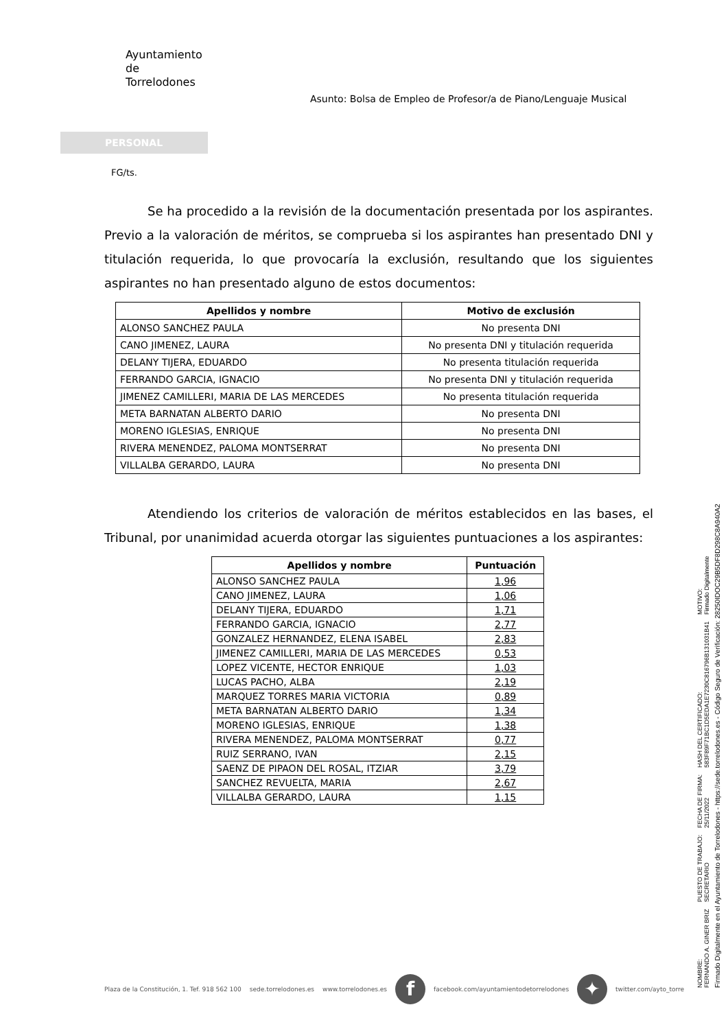Ayuntamiento
de
Torrelodones
Asunto: Bolsa de Empleo de Profesor/a de Piano/Lenguaje Musical
PERSONAL
FG/ts.
Se ha procedido a la revisión de la documentación presentada por los aspirantes. Previo a la valoración de méritos, se comprueba si los aspirantes han presentado DNI y titulación requerida, lo que provocaría la exclusión, resultando que los siguientes aspirantes no han presentado alguno de estos documentos:
| Apellidos y nombre | Motivo de exclusión |
| --- | --- |
| ALONSO SANCHEZ PAULA | No presenta DNI |
| CANO JIMENEZ, LAURA | No presenta DNI y titulación requerida |
| DELANY TIJERA, EDUARDO | No presenta titulación requerida |
| FERRANDO GARCIA, IGNACIO | No presenta DNI y titulación requerida |
| JIMENEZ CAMILLERI, MARIA DE LAS MERCEDES | No presenta titulación requerida |
| META BARNATAN ALBERTO DARIO | No presenta DNI |
| MORENO IGLESIAS, ENRIQUE | No presenta DNI |
| RIVERA MENENDEZ, PALOMA MONTSERRAT | No presenta DNI |
| VILLALBA GERARDO, LAURA | No presenta DNI |
Atendiendo los criterios de valoración de méritos establecidos en las bases, el Tribunal, por unanimidad acuerda otorgar las siguientes puntuaciones a los aspirantes:
| Apellidos y nombre | Puntuación |
| --- | --- |
| ALONSO SANCHEZ PAULA | 1,96 |
| CANO JIMENEZ, LAURA | 1,06 |
| DELANY TIJERA, EDUARDO | 1,71 |
| FERRANDO GARCIA, IGNACIO | 2,77 |
| GONZALEZ HERNANDEZ, ELENA ISABEL | 2,83 |
| JIMENEZ CAMILLERI, MARIA DE LAS MERCEDES | 0,53 |
| LOPEZ VICENTE, HECTOR ENRIQUE | 1,03 |
| LUCAS PACHO, ALBA | 2,19 |
| MARQUEZ TORRES MARIA VICTORIA | 0,89 |
| META BARNATAN ALBERTO DARIO | 1,34 |
| MORENO IGLESIAS, ENRIQUE | 1,38 |
| RIVERA MENENDEZ, PALOMA MONTSERRAT | 0,77 |
| RUIZ SERRANO, IVAN | 2,15 |
| SAENZ DE PIPAON DEL ROSAL, ITZIAR | 3,79 |
| SANCHEZ REVUELTA, MARIA | 2,67 |
| VILLALBA GERARDO, LAURA | 1,15 |
NOMBRE:
FERNANDO A. GINER BRIZ
PUESTO DE TRABAJO:
SECRETARIO
FECHA DE FIRMA:
25/11/2022
HASH DEL CERTIFICADO:
583F89F71BC1D5EDA1E7230C816796B131031B41
MOTIVO:
Firmado Digitalmente
Firmado Digitalmente en el Ayuntamiento de Torrelodones - https://sede.torrelodones.es - Código Seguro de Verificación: 28250IDOC29B5DF8D298C8A940A2
Plaza de la Constitución, 1. Tef. 918 562 100 sede.torrelodones.es www.torrelodones.es f facebook.com/ayuntamientodetorrelodones ✦ twitter.com/ayto_torre